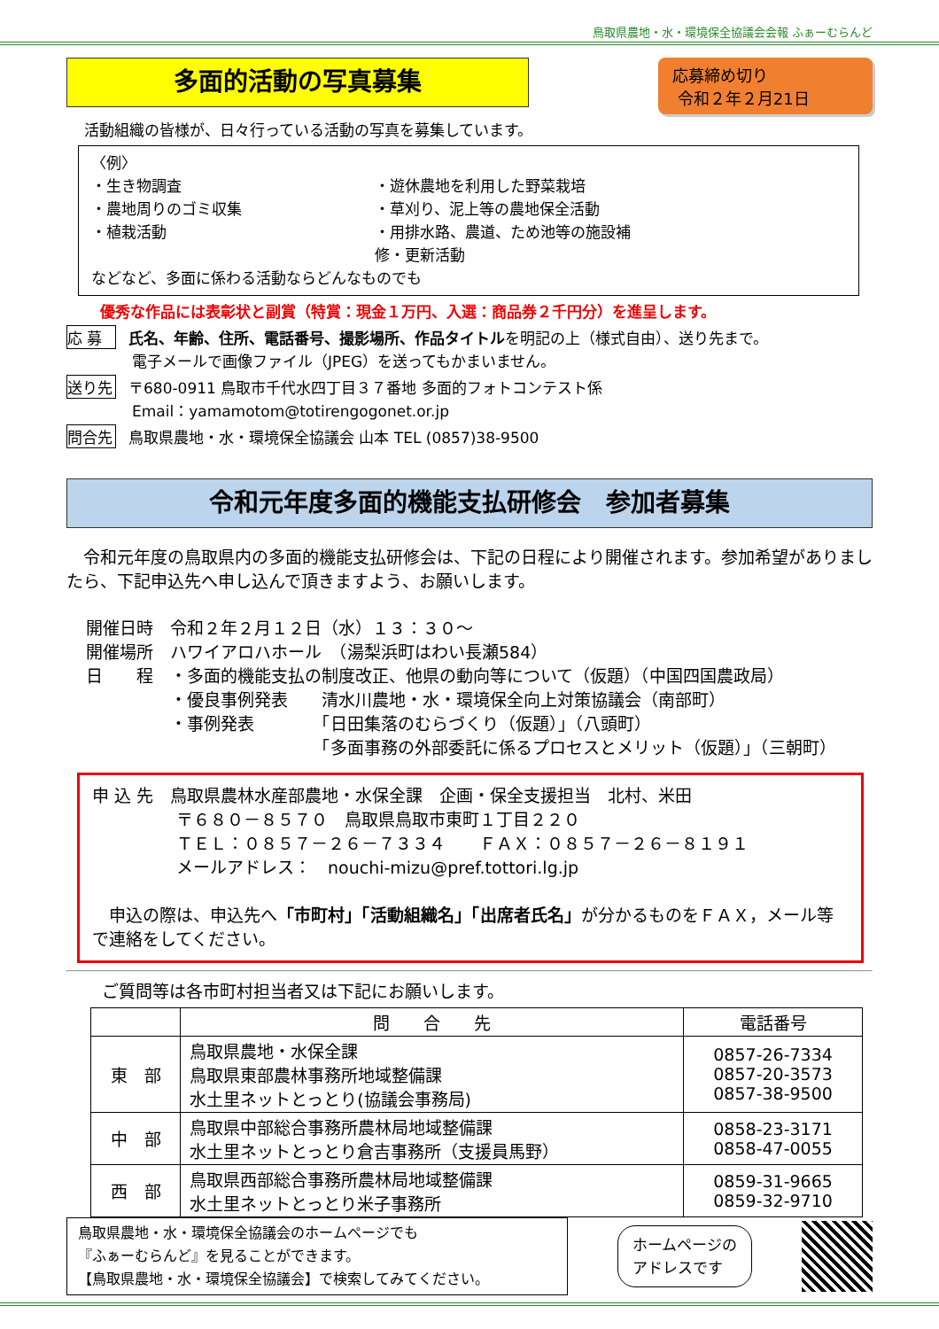鳥取県農地・水・環境保全協議会会報 ふぁーむらんど
多面的活動の写真募集
応募締め切り
令和２年２月21日
活動組織の皆様が、日々行っている活動の写真を募集しています。
〈例〉
・生き物調査
・農地周りのゴミ収集
・植栽活動
・遊休農地を利用した野菜栽培
・草刈り、泥上等の農地保全活動
・用排水路、農道、ため池等の施設補修・更新活動
などなど、多面に係わる活動ならどんなものでも
優秀な作品には表彰状と副賞（特賞：現金１万円、入選：商品券２千円分）を進呈します。
応 募 氏名、年齢、住所、電話番号、撮影場所、作品タイトルを明記の上（様式自由）、送り先まで。
電子メールで画像ファイル（JPEG）を送ってもかまいません。
送り先 〒680-0911 鳥取市千代水四丁目３７番地 多面的フォトコンテスト係
Email：yamamotom@totirengogonet.or.jp
問合先 鳥取県農地・水・環境保全協議会 山本 TEL (0857)38-9500
令和元年度多面的機能支払研修会　参加者募集
　令和元年度の鳥取県内の多面的機能支払研修会は、下記の日程により開催されます。参加希望がありましたら、下記申込先へ申し込んで頂きますよう、お願いします。
開催日時　令和２年２月１２日（水）１３：３０～
開催場所　ハワイアロハホール　（湯梨浜町はわい長瀬584）
日　　程　・多面的機能支払の制度改正、他県の動向等について（仮題）（中国四国農政局）
　　　　　・優良事例発表　　清水川農地・水・環境保全向上対策協議会（南部町）
　　　　　・事例発表　　　　「日田集落のむらづくり（仮題）」（八頭町）
　　　　　　　　　　　　　　「多面事務の外部委託に係るプロセスとメリット（仮題）」（三朝町）
申 込 先　鳥取県農林水産部農地・水保全課　企画・保全支援担当　北村、米田
　　　　　〒６８０－８５７０　鳥取県鳥取市東町１丁目２２０
　　　　　ＴＥＬ：０８５７－２６－７３３４　　ＦＡＸ：０８５７－２６－８１９１
　　　　　メールアドレス：　nouchi-mizu@pref.tottori.lg.jp
　申込の際は、申込先へ「市町村」「活動組織名」「出席者氏名」が分かるものをＦＡＸ，メール等で連絡をしてください。
ご質問等は各市町村担当者又は下記にお願いします。
| | 問 合 先 | 電話番号 |
| --- | --- | --- |
| 東 部 | 鳥取県農地・水保全課 鳥取県東部農林事務所地域整備課 水土里ネットとっとり(協議会事務局) | 0857-26-7334 0857-20-3573 0857-38-9500 |
| 中 部 | 鳥取県中部総合事務所農林局地域整備課 水土里ネットとっとり倉吉事務所（支援員馬野） | 0858-23-3171 0858-47-0055 |
| 西 部 | 鳥取県西部総合事務所農林局地域整備課 水土里ネットとっとり米子事務所 | 0859-31-9665 0859-32-9710 |
鳥取県農地・水・環境保全協議会のホームページでも
『ふぁーむらんど』を見ることができます。
【鳥取県農地・水・環境保全協議会】で検索してみてください。
ホームページの
アドレスです